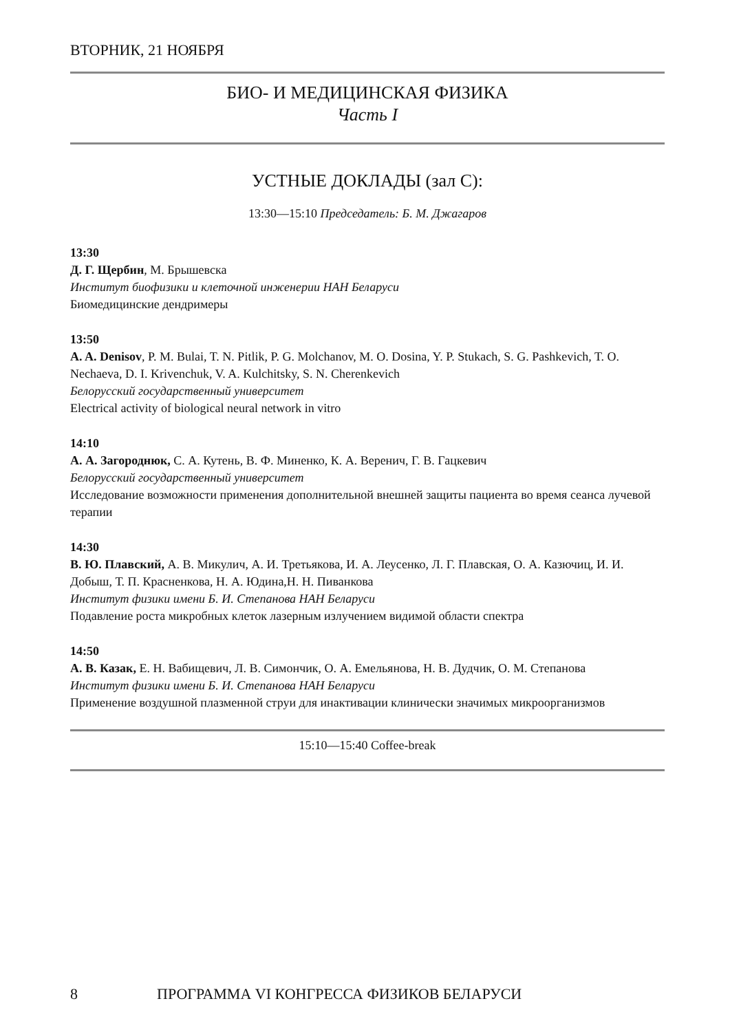ВТОРНИК, 21 НОЯБРЯ
БИО- И МЕДИЦИНСКАЯ ФИЗИКА
Часть I
УСТНЫЕ ДОКЛАДЫ (зал C):
13:30—15:10 Председатель: Б. М. Джагаров
13:30
Д. Г. Щербин, М. Брышевска
Институт биофизики и клеточной инженерии НАН Беларуси
Биомедицинские дендримеры
13:50
A. A. Denisov, P. M. Bulai, T. N. Pitlik, P. G. Molchanov, M. O. Dosina, Y. P. Stukach, S. G. Pashkevich, T. O. Nechaeva, D. I. Krivenchuk, V. A. Kulchitsky, S. N. Cherenkevich
Белорусский государственный университет
Electrical activity of biological neural network in vitro
14:10
А. А. Загороднюк, С. А. Кутень, В. Ф. Миненко, К. А. Веренич, Г. В. Гацкевич
Белорусский государственный университет
Исследование возможности применения дополнительной внешней защиты пациента во время сеанса лучевой терапии
14:30
В. Ю. Плавский, А. В. Микулич, А. И. Третьякова, И. А. Леусенко, Л. Г. Плавская, О. А. Казючиц, И. И. Добыш, Т. П. Красненкова, Н. А. Юдина,Н. Н. Пиванкова
Институт физики имени Б. И. Степанова НАН Беларуси
Подавление роста микробных клеток лазерным излучением видимой области спектра
14:50
А. В. Казак, Е. Н. Вабищевич, Л. В. Симончик, О. А. Емельянова, Н. В. Дудчик, О. М. Степанова
Институт физики имени Б. И. Степанова НАН Беларуси
Применение воздушной плазменной струи для инактивации клинически значимых микроорганизмов
15:10—15:40 Coffee-break
8 ПРОГРАММА VI КОНГРЕССА ФИЗИКОВ БЕЛАРУСИ